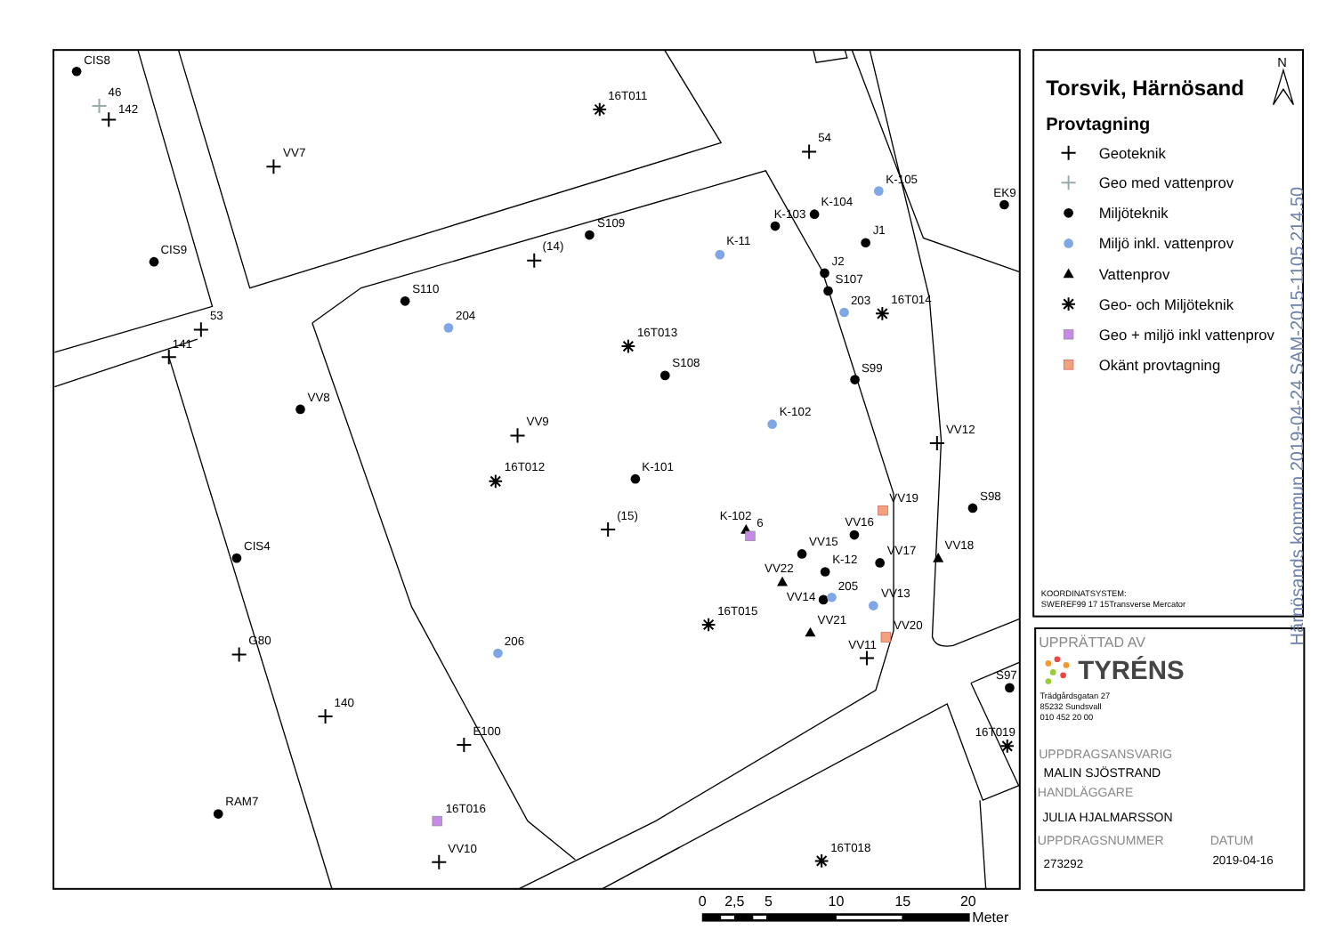CIS8
46
142
16T011
VV7
54
K-105
EK9
K-104
K-103
J1
S109
K-11
(14)
CIS9
J2
S107
S110
203
16T014
204
53
16T013
141
S108
S99
VV8
K-102
VV9
VV12
16T012
K-101
VV19
S98
(15)
K-102
6
VV16
VV15
CIS4
VV17
VV18
K-12
VV22
VV14
205
VV13
16T015
VV21
VV20
206
VV11
G80
S97
140
E100
16T019
RAM7
16T016
VV10
16T018
N
Torsvik, Härnösand
Provtagning
Geoteknik
Geo med vattenprov
Miljöteknik
Miljö inkl. vattenprov
Vattenprov
Geo- och Miljöteknik
Geo + miljö inkl vattenprov
Okänt provtagning
KOORDINATSYSTEM:
SWEREF99 17 15Transverse Mercator
UPPRÄTTAD AV
TYRÉNS
Trädgårdsgatan 27
85232 Sundsvall
010 452 20 00
UPPDRAGSANSVARIG
MALIN SJÖSTRAND
HANDLÄGGARE
JULIA HJALMARSSON
UPPDRAGSNUMMER
DATUM
273292
2019-04-16
Härnösands kommun 2019-04-24 SAM-2015-1105.214.50
0
2,5
5
10
15
20
Meter